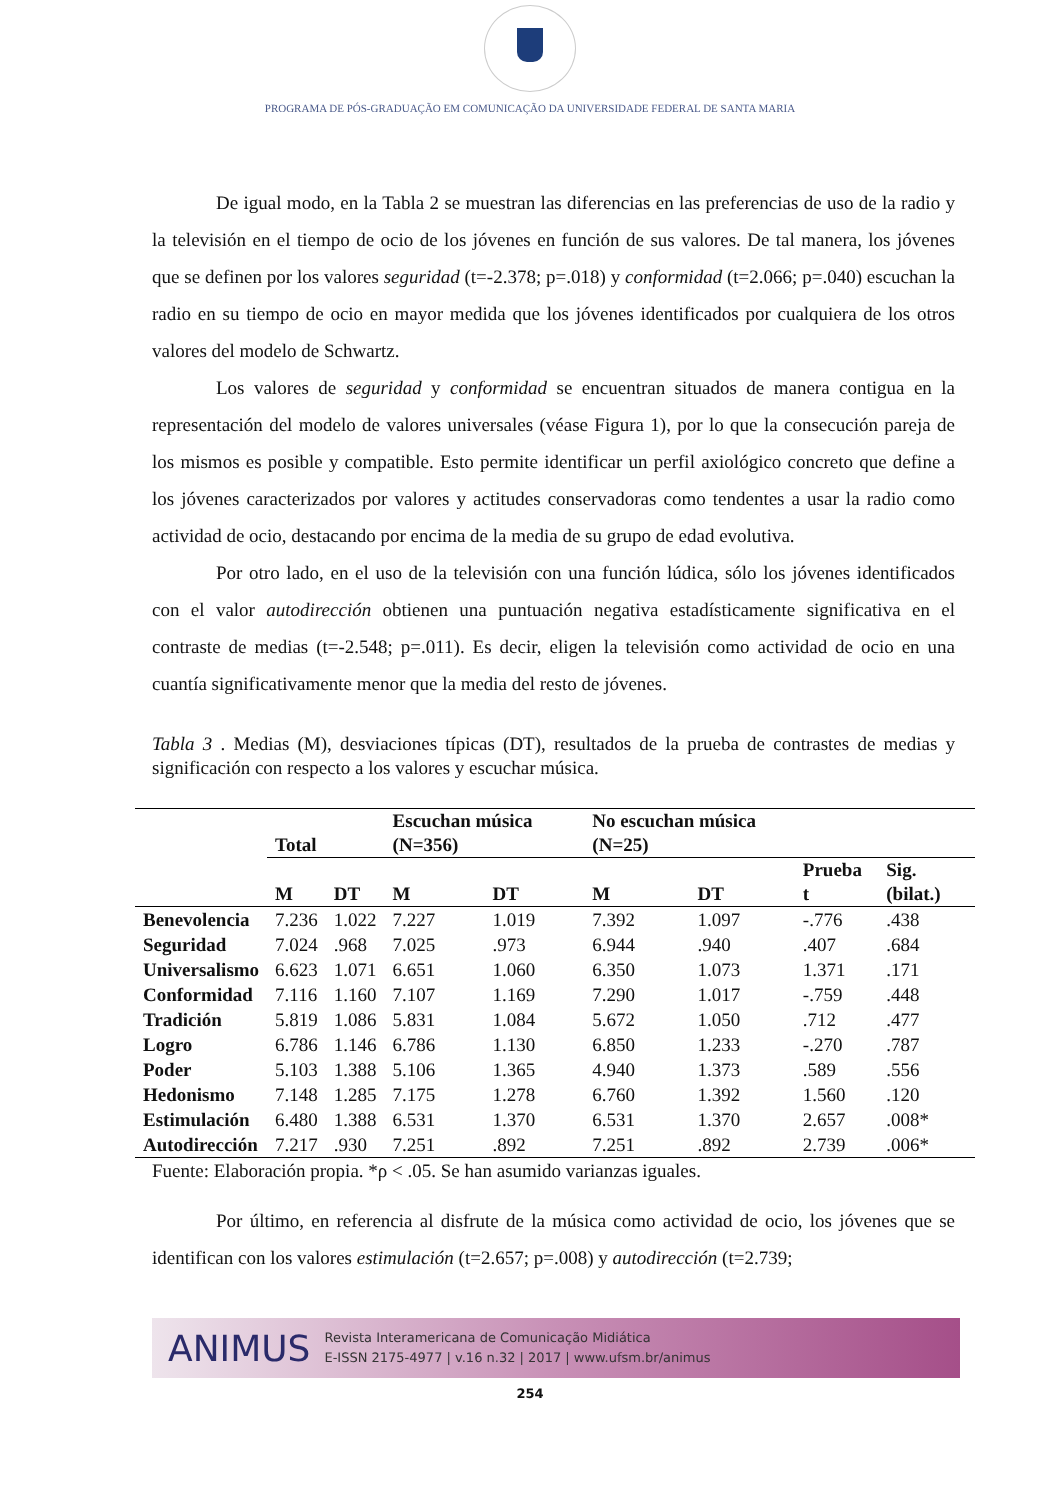PROGRAMA DE PÓS-GRADUAÇÃO EM COMUNICAÇÃO DA UNIVERSIDADE FEDERAL DE SANTA MARIA
De igual modo, en la Tabla 2 se muestran las diferencias en las preferencias de uso de la radio y la televisión en el tiempo de ocio de los jóvenes en función de sus valores. De tal manera, los jóvenes que se definen por los valores seguridad (t=-2.378; p=.018) y conformidad (t=2.066; p=.040) escuchan la radio en su tiempo de ocio en mayor medida que los jóvenes identificados por cualquiera de los otros valores del modelo de Schwartz.
Los valores de seguridad y conformidad se encuentran situados de manera contigua en la representación del modelo de valores universales (véase Figura 1), por lo que la consecución pareja de los mismos es posible y compatible. Esto permite identificar un perfil axiológico concreto que define a los jóvenes caracterizados por valores y actitudes conservadoras como tendentes a usar la radio como actividad de ocio, destacando por encima de la media de su grupo de edad evolutiva.
Por otro lado, en el uso de la televisión con una función lúdica, sólo los jóvenes identificados con el valor autodirección obtienen una puntuación negativa estadísticamente significativa en el contraste de medias (t=-2.548; p=.011). Es decir, eligen la televisión como actividad de ocio en una cuantía significativamente menor que la media del resto de jóvenes.
Tabla 3 . Medias (M), desviaciones típicas (DT), resultados de la prueba de contrastes de medias y significación con respecto a los valores y escuchar música.
| | Total | | Escuchan música (N=356) | | No escuchan música (N=25) | | | |
| --- | --- | --- | --- | --- | --- | --- | --- | --- |
| | M | DT | M | DT | M | DT | Prueba t | Sig. (bilat.) |
| Benevolencia | 7.236 | 1.022 | 7.227 | 1.019 | 7.392 | 1.097 | -.776 | .438 |
| Seguridad | 7.024 | .968 | 7.025 | .973 | 6.944 | .940 | .407 | .684 |
| Universalismo | 6.623 | 1.071 | 6.651 | 1.060 | 6.350 | 1.073 | 1.371 | .171 |
| Conformidad | 7.116 | 1.160 | 7.107 | 1.169 | 7.290 | 1.017 | -.759 | .448 |
| Tradición | 5.819 | 1.086 | 5.831 | 1.084 | 5.672 | 1.050 | .712 | .477 |
| Logro | 6.786 | 1.146 | 6.786 | 1.130 | 6.850 | 1.233 | -.270 | .787 |
| Poder | 5.103 | 1.388 | 5.106 | 1.365 | 4.940 | 1.373 | .589 | .556 |
| Hedonismo | 7.148 | 1.285 | 7.175 | 1.278 | 6.760 | 1.392 | 1.560 | .120 |
| Estimulación | 6.480 | 1.388 | 6.531 | 1.370 | 6.531 | 1.370 | 2.657 | .008* |
| Autodirección | 7.217 | .930 | 7.251 | .892 | 7.251 | .892 | 2.739 | .006* |
Fuente: Elaboración propia. *ρ < .05. Se han asumido varianzas iguales.
Por último, en referencia al disfrute de la música como actividad de ocio, los jóvenes que se identifican con los valores estimulación (t=2.657; p=.008) y autodirección (t=2.739;
ANIMUS Revista Interamericana de Comunicação Midiática
E-ISSN 2175-4977 | v.16 n.32 | 2017 | www.ufsm.br/animus
254